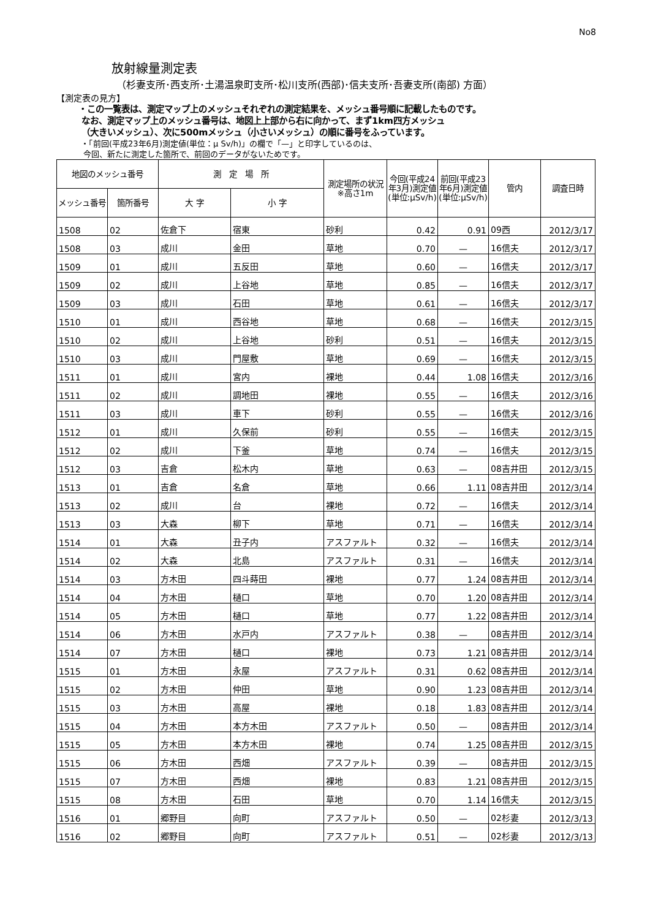No8
放射線量測定表
（杉妻支所･西支所･土湯温泉町支所･松川支所(西部)･信夫支所･吾妻支所(南部) 方面）
【測定表の見方】
・この一覧表は、測定マップ上のメッシュそれぞれの測定結果を、メッシュ番号順に記載したものです。
なお、測定マップ上のメッシュ番号は、地図上上部から右に向かって、まず1km四方メッシュ
（大きいメッシュ）、次に500mメッシュ（小さいメッシュ）の順に番号をふっています。
・「前回(平成23年6月)測定値(単位：μ Sv/h)」の欄で「—」と印字しているのは、
今回、新たに測定した箇所で、前回のデータがないためです。
| 地図のメッシュ番号 | | 測 定 場 所 | | 測定場所の状況※高さ1m | 今回(平成24年3月)測定値(単位:μSv/h) | 前回(平成23年6月)測定値(単位:μSv/h) | 管内 | 調査日時 |
| --- | --- | --- | --- | --- | --- | --- | --- | --- |
| メッシュ番号 | 箇所番号 | 大 字 | 小 字 | | | | | |
| 1508 | 02 | 佐倉下 | 宿東 | 砂利 | 0.42 | 0.91 | 09西 | 2012/3/17 |
| 1508 | 03 | 成川 | 金田 | 草地 | 0.70 | — | 16信夫 | 2012/3/17 |
| 1509 | 01 | 成川 | 五反田 | 草地 | 0.60 | — | 16信夫 | 2012/3/17 |
| 1509 | 02 | 成川 | 上谷地 | 草地 | 0.85 | — | 16信夫 | 2012/3/17 |
| 1509 | 03 | 成川 | 石田 | 草地 | 0.61 | — | 16信夫 | 2012/3/17 |
| 1510 | 01 | 成川 | 西谷地 | 草地 | 0.68 | — | 16信夫 | 2012/3/15 |
| 1510 | 02 | 成川 | 上谷地 | 砂利 | 0.51 | — | 16信夫 | 2012/3/15 |
| 1510 | 03 | 成川 | 門屋敷 | 草地 | 0.69 | — | 16信夫 | 2012/3/15 |
| 1511 | 01 | 成川 | 宮内 | 裸地 | 0.44 | 1.08 | 16信夫 | 2012/3/16 |
| 1511 | 02 | 成川 | 調地田 | 裸地 | 0.55 | — | 16信夫 | 2012/3/16 |
| 1511 | 03 | 成川 | 車下 | 砂利 | 0.55 | — | 16信夫 | 2012/3/16 |
| 1512 | 01 | 成川 | 久保前 | 砂利 | 0.55 | — | 16信夫 | 2012/3/15 |
| 1512 | 02 | 成川 | 下釜 | 草地 | 0.74 | — | 16信夫 | 2012/3/15 |
| 1512 | 03 | 吉倉 | 松木内 | 草地 | 0.63 | — | 08吉井田 | 2012/3/15 |
| 1513 | 01 | 吉倉 | 名倉 | 草地 | 0.66 | 1.11 | 08吉井田 | 2012/3/14 |
| 1513 | 02 | 成川 | 台 | 裸地 | 0.72 | — | 16信夫 | 2012/3/14 |
| 1513 | 03 | 大森 | 柳下 | 草地 | 0.71 | — | 16信夫 | 2012/3/14 |
| 1514 | 01 | 大森 | 丑子内 | アスファルト | 0.32 | — | 16信夫 | 2012/3/14 |
| 1514 | 02 | 大森 | 北島 | アスファルト | 0.31 | — | 16信夫 | 2012/3/14 |
| 1514 | 03 | 方木田 | 四斗蒔田 | 裸地 | 0.77 | 1.24 | 08吉井田 | 2012/3/14 |
| 1514 | 04 | 方木田 | 樋口 | 草地 | 0.70 | 1.20 | 08吉井田 | 2012/3/14 |
| 1514 | 05 | 方木田 | 樋口 | 草地 | 0.77 | 1.22 | 08吉井田 | 2012/3/14 |
| 1514 | 06 | 方木田 | 水戸内 | アスファルト | 0.38 | — | 08吉井田 | 2012/3/14 |
| 1514 | 07 | 方木田 | 樋口 | 裸地 | 0.73 | 1.21 | 08吉井田 | 2012/3/14 |
| 1515 | 01 | 方木田 | 永屋 | アスファルト | 0.31 | 0.62 | 08吉井田 | 2012/3/14 |
| 1515 | 02 | 方木田 | 仲田 | 草地 | 0.90 | 1.23 | 08吉井田 | 2012/3/14 |
| 1515 | 03 | 方木田 | 高屋 | 裸地 | 0.18 | 1.83 | 08吉井田 | 2012/3/14 |
| 1515 | 04 | 方木田 | 本方木田 | アスファルト | 0.50 | — | 08吉井田 | 2012/3/14 |
| 1515 | 05 | 方木田 | 本方木田 | 裸地 | 0.74 | 1.25 | 08吉井田 | 2012/3/15 |
| 1515 | 06 | 方木田 | 西畑 | アスファルト | 0.39 | — | 08吉井田 | 2012/3/15 |
| 1515 | 07 | 方木田 | 西畑 | 裸地 | 0.83 | 1.21 | 08吉井田 | 2012/3/15 |
| 1515 | 08 | 方木田 | 石田 | 草地 | 0.70 | 1.14 | 16信夫 | 2012/3/15 |
| 1516 | 01 | 郷野目 | 向町 | アスファルト | 0.50 | — | 02杉妻 | 2012/3/13 |
| 1516 | 02 | 郷野目 | 向町 | アスファルト | 0.51 | — | 02杉妻 | 2012/3/13 |